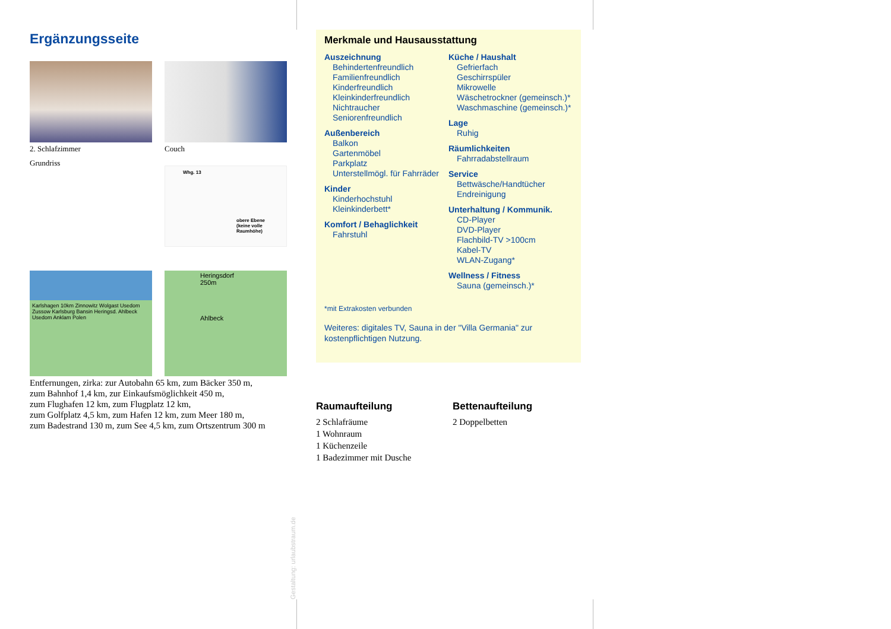Ergänzungsseite
2. Schlafzimmer
Couch
Grundriss
Whg. 13
obere Ebene
(keine volle
Raumhöhe)
Karlshagen 10km Zinnowitz Wolgast Usedom Zussow Karlsburg Bansin Heringsd. Ahlbeck Usedom Anklam Polen
Heringsdorf 250m
Ahlbeck
Entfernungen, zirka: zur Autobahn 65 km, zum Bäcker 350 m,
zum Bahnhof 1,4 km, zur Einkaufsmöglichkeit 450 m,
zum Flughafen 12 km, zum Flugplatz 12 km,
zum Golfplatz 4,5 km, zum Hafen 12 km, zum Meer 180 m,
zum Badestrand 130 m, zum See 4,5 km, zum Ortszentrum 300 m
Merkmale und Hausausstattung
Auszeichnung
Behindertenfreundlich
Familienfreundlich
Kinderfreundlich
Kleinkinderfreundlich
Nichtraucher
Seniorenfreundlich
Außenbereich
Balkon
Gartenmöbel
Parkplatz
Unterstellmögl. für Fahrräder
Kinder
Kinderhochstuhl
Kleinkinderbett*
Komfort / Behaglichkeit
Fahrstuhl
Küche / Haushalt
Gefrierfach
Geschirrspüler
Mikrowelle
Wäschetrockner (gemeinsch.)*
Waschmaschine (gemeinsch.)*
Lage
Ruhig
Räumlichkeiten
Fahrradabstellraum
Service
Bettwäsche/Handtücher
Endreinigung
Unterhaltung / Kommunik.
CD-Player
DVD-Player
Flachbild-TV >100cm
Kabel-TV
WLAN-Zugang*
Wellness / Fitness
Sauna (gemeinsch.)*
*mit Extrakosten verbunden
Weiteres: digitales TV, Sauna in der "Villa Germania" zur kostenpflichtigen Nutzung.
Raumaufteilung
2 Schlafräume
1 Wohnraum
1 Küchenzeile
1 Badezimmer mit Dusche
Bettenaufteilung
2 Doppelbetten
Gestaltung: urlaubstraum.de